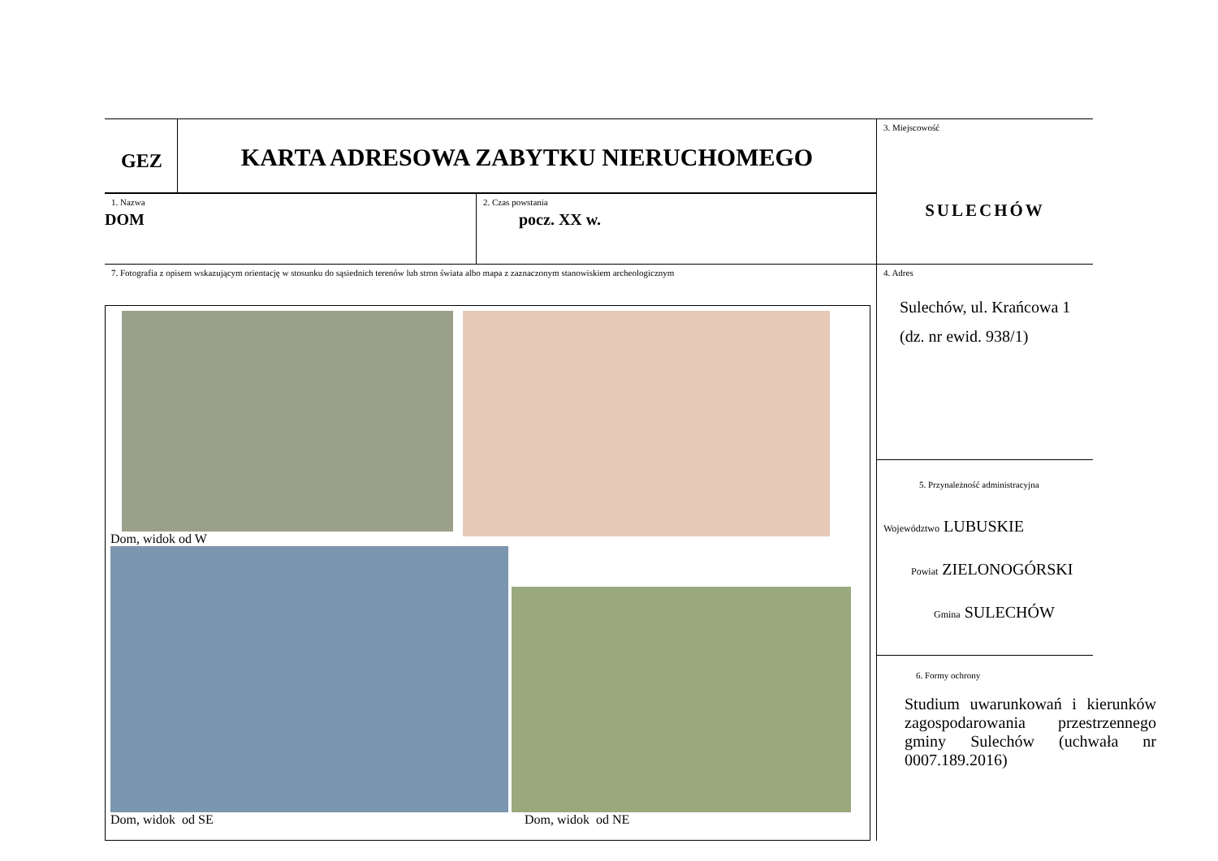GEZ
KARTA ADRESOWA ZABYTKU NIERUCHOMEGO
1. Nazwa
DOM
2. Czas powstania
pocz. XX w.
7. Fotografia z opisem wskazującym orientację w stosunku do sąsiednich terenów lub stron świata albo mapa z zaznaczonym stanowiskiem archeologicznym
Dom, widok od W
Dom, widok od SE
Dom, widok od NE
3. Miejscowość
SULECHÓW
4. Adres
Sulechów, ul. Krańcowa 1 (dz. nr ewid. 938/1)
5. Przynależność administracyjna
Województwo LUBUSKIE
Powiat ZIELONOGÓRSKI
Gmina SULECHÓW
6. Formy ochrony
Studium uwarunkowań i kierunków zagospodarowania przestrzennego gminy Sulechów (uchwała nr 0007.189.2016)